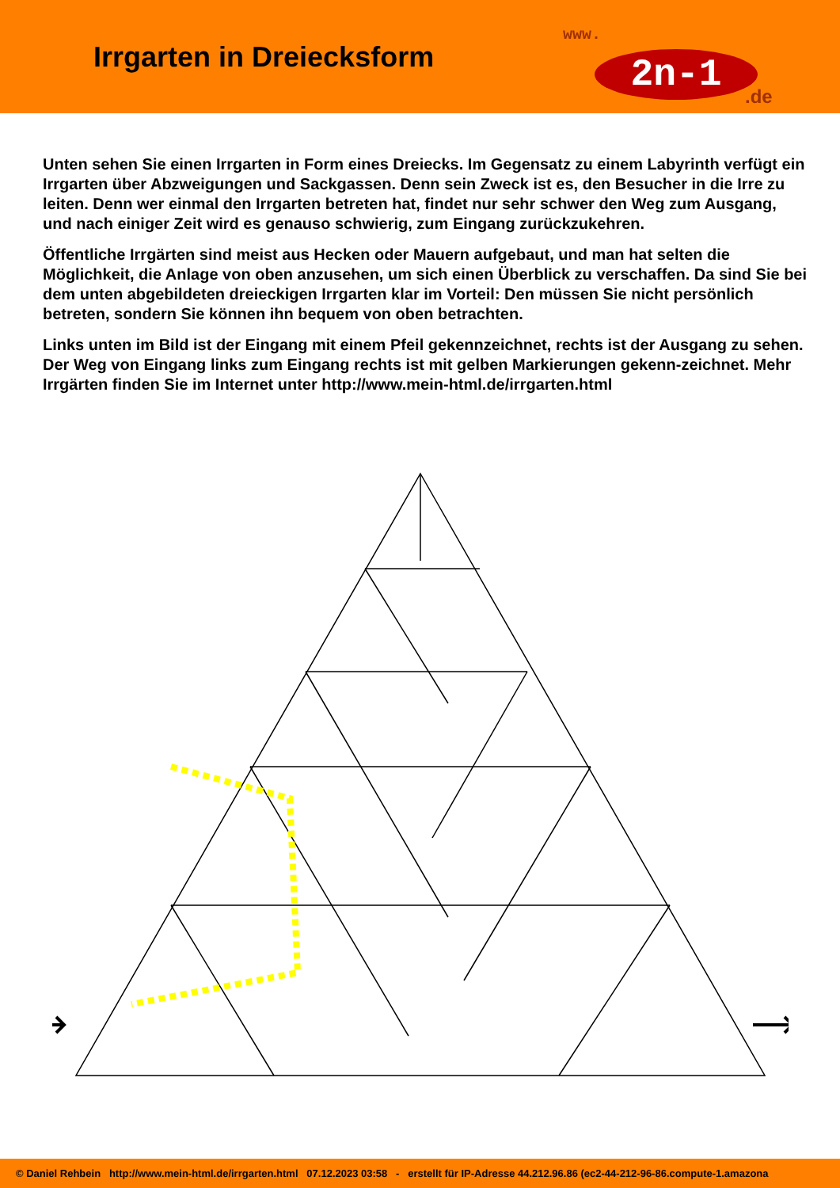Irrgarten in Dreiecksform
www.
2n-1
.de
Unten sehen Sie einen Irrgarten in Form eines Dreiecks. Im Gegensatz zu einem Labyrinth verfügt ein Irrgarten über Abzweigungen und Sackgassen. Denn sein Zweck ist es, den Besucher in die Irre zu leiten. Denn wer einmal den Irrgarten betreten hat, findet nur sehr schwer den Weg zum Ausgang, und nach einiger Zeit wird es genauso schwierig, zum Eingang zurückzukehren.
Öffentliche Irrgärten sind meist aus Hecken oder Mauern aufgebaut, und man hat selten die Möglichkeit, die Anlage von oben anzusehen, um sich einen Überblick zu verschaffen. Da sind Sie bei dem unten abgebildeten dreieckigen Irrgarten klar im Vorteil: Den müssen Sie nicht persönlich betreten, sondern Sie können ihn bequem von oben betrachten.
Links unten im Bild ist der Eingang mit einem Pfeil gekennzeichnet, rechts ist der Ausgang zu sehen. Der Weg von Eingang links zum Eingang rechts ist mit gelben Markierungen gekenn-zeichnet. Mehr Irrgärten finden Sie im Internet unter http://www.mein-html.de/irrgarten.html
© Daniel Rehbein http://www.mein-html.de/irrgarten.html 07.12.2023 03:58 - erstellt für IP-Adresse 44.212.96.86 (ec2-44-212-96-86.compute-1.amazona